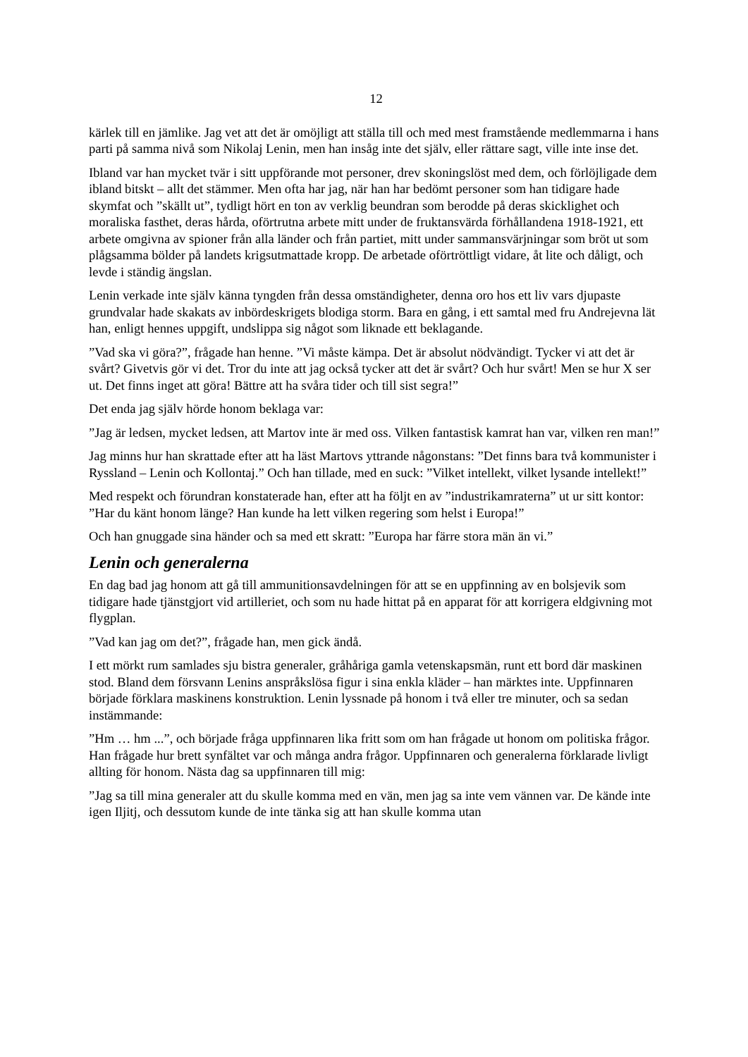12
kärlek till en jämlike. Jag vet att det är omöjligt att ställa till och med mest framstående medlemmarna i hans parti på samma nivå som Nikolaj Lenin, men han insåg inte det själv, eller rättare sagt, ville inte inse det.
Ibland var han mycket tvär i sitt uppförande mot personer, drev skoningslöst med dem, och förlöjligade dem ibland bitskt – allt det stämmer. Men ofta har jag, när han har bedömt personer som han tidigare hade skymfat och ”skällt ut”, tydligt hört en ton av verklig beundran som berodde på deras skicklighet och moraliska fasthet, deras hårda, oförtrutna arbete mitt under de fruktansvärda förhållandena 1918-1921, ett arbete omgivna av spioner från alla länder och från partiet, mitt under sammansvärjningar som bröt ut som plågsamma bölder på landets krigsutmattade kropp. De arbetade oförtröttligt vidare, åt lite och dåligt, och levde i ständig ängslan.
Lenin verkade inte själv känna tyngden från dessa omständigheter, denna oro hos ett liv vars djupaste grundvalar hade skakats av inbördeskrigets blodiga storm. Bara en gång, i ett samtal med fru Andrejevna lät han, enligt hennes uppgift, undslippa sig något som liknade ett beklagande.
”Vad ska vi göra?”, frågade han henne. ”Vi måste kämpa. Det är absolut nödvändigt. Tycker vi att det är svårt? Givetvis gör vi det. Tror du inte att jag också tycker att det är svårt? Och hur svårt! Men se hur X ser ut. Det finns inget att göra! Bättre att ha svåra tider och till sist segra!”
Det enda jag själv hörde honom beklaga var:
”Jag är ledsen, mycket ledsen, att Martov inte är med oss. Vilken fantastisk kamrat han var, vilken ren man!”
Jag minns hur han skrattade efter att ha läst Martovs yttrande någonstans: ”Det finns bara två kommunister i Ryssland – Lenin och Kollontaj.” Och han tillade, med en suck: ”Vilket intellekt, vilket lysande intellekt!”
Med respekt och förundran konstaterade han, efter att ha följt en av ”industrikamraterna” ut ur sitt kontor: ”Har du känt honom länge? Han kunde ha lett vilken regering som helst i Europa!”
Och han gnuggade sina händer och sa med ett skratt: ”Europa har färre stora män än vi.”
Lenin och generalerna
En dag bad jag honom att gå till ammunitionsavdelningen för att se en uppfinning av en bolsjevik som tidigare hade tjänstgjort vid artilleriet, och som nu hade hittat på en apparat för att korrigera eldgivning mot flygplan.
”Vad kan jag om det?”, frågade han, men gick ändå.
I ett mörkt rum samlades sju bistra generaler, gråhåriga gamla vetenskapsmän, runt ett bord där maskinen stod. Bland dem försvann Lenins anspråkslösa figur i sina enkla kläder – han märktes inte. Uppfinnaren började förklara maskinens konstruktion. Lenin lyssnade på honom i två eller tre minuter, och sa sedan instämmande:
”Hm … hm ...”, och började fråga uppfinnaren lika fritt som om han frågade ut honom om politiska frågor. Han frågade hur brett synfältet var och många andra frågor. Uppfinnaren och generalerna förklarade livligt allting för honom. Nästa dag sa uppfinnaren till mig:
”Jag sa till mina generaler att du skulle komma med en vän, men jag sa inte vem vännen var. De kände inte igen Iljitj, och dessutom kunde de inte tänka sig att han skulle komma utan